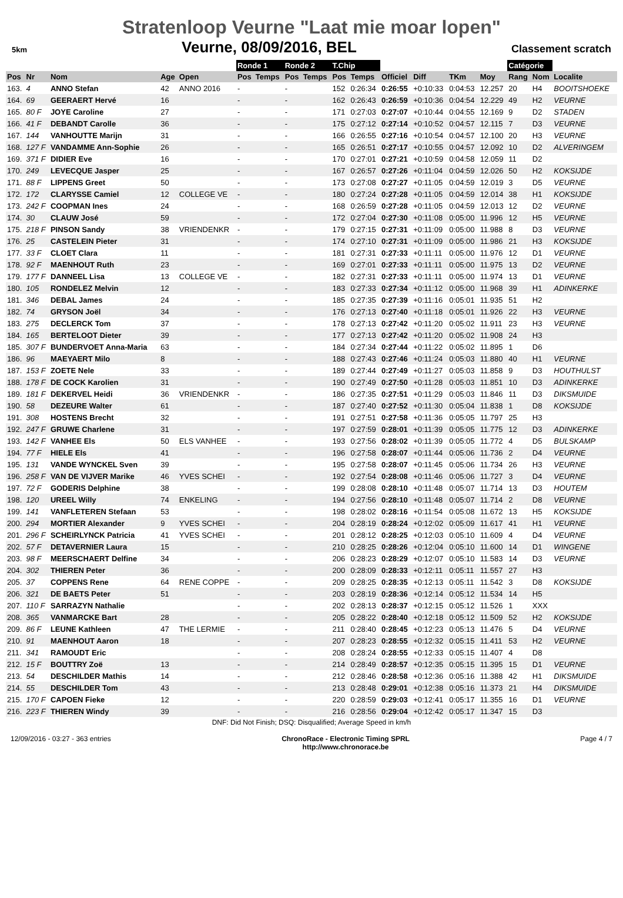Stratenloop Veurne "Laat mie moar lopen"
5km Veurne, 08/09/2016, BEL Classement scratch
| | | | | | Ronde 1 | | Ronde 2 | | T.Chip | | | | | | Catégorie | | |
| --- | --- | --- | --- | --- | --- | --- | --- | --- | --- | --- | --- | --- | --- | --- | --- | --- | --- |
| Pos | Nr | Nom | Age | Open | Pos | Temps | Pos | Temps | Pos | Temps | Officiel | Diff | TKm | Moy | Rang | Nom | Localite |
| 163. | 4 | ANNO Stefan | 42 | ANNO 2016 | - | | - | | 152 | 0:26:34 | 0:26:55 | +0:10:33 | 0:04:53 | 12.257 | 20 | H4 | BOOITSHOEKE |
| 164. | 69 | GEERAERT Hervé | 16 | | - | | - | | 162 | 0:26:43 | 0:26:59 | +0:10:36 | 0:04:54 | 12.229 | 49 | H2 | VEURNE |
| 165. | 80 F | JOYE Caroline | 27 | | - | | - | | 171 | 0:27:03 | 0:27:07 | +0:10:44 | 0:04:55 | 12.169 | 9 | D2 | STADEN |
| 166. | 41 F | DEBANDT Carolle | 36 | | - | | - | | 175 | 0:27:12 | 0:27:14 | +0:10:52 | 0:04:57 | 12.115 | 7 | D3 | VEURNE |
| 167. | 144 | VANHOUTTE Marijn | 31 | | - | | - | | 166 | 0:26:55 | 0:27:16 | +0:10:54 | 0:04:57 | 12.100 | 20 | H3 | VEURNE |
| 168. | 127 F | VANDAMME Ann-Sophie | 26 | | - | | - | | 165 | 0:26:51 | 0:27:17 | +0:10:55 | 0:04:57 | 12.092 | 10 | D2 | ALVERINGEM |
| 169. | 371 F | DIDIER Eve | 16 | | - | | - | | 170 | 0:27:01 | 0:27:21 | +0:10:59 | 0:04:58 | 12.059 | 11 | D2 | |
| 170. | 249 | LEVECQUE Jasper | 25 | | - | | - | | 167 | 0:26:57 | 0:27:26 | +0:11:04 | 0:04:59 | 12.026 | 50 | H2 | KOKSIJDE |
| 171. | 88 F | LIPPENS Greet | 50 | | - | | - | | 173 | 0:27:08 | 0:27:27 | +0:11:05 | 0:04:59 | 12.019 | 3 | D5 | VEURNE |
| 172. | 172 | CLARYSSE Camiel | 12 | COLLEGE VE | - | | - | | 180 | 0:27:24 | 0:27:28 | +0:11:05 | 0:04:59 | 12.014 | 38 | H1 | KOKSIJDE |
| 173. | 242 F | COOPMAN Ines | 24 | | - | | - | | 168 | 0:26:59 | 0:27:28 | +0:11:05 | 0:04:59 | 12.013 | 12 | D2 | VEURNE |
| 174. | 30 | CLAUW José | 59 | | - | | - | | 172 | 0:27:04 | 0:27:30 | +0:11:08 | 0:05:00 | 11.996 | 12 | H5 | VEURNE |
| 175. | 218 F | PINSON Sandy | 38 | VRIENDENKR | - | | - | | 179 | 0:27:15 | 0:27:31 | +0:11:09 | 0:05:00 | 11.988 | 8 | D3 | VEURNE |
| 176. | 25 | CASTELEIN Pieter | 31 | | - | | - | | 174 | 0:27:10 | 0:27:31 | +0:11:09 | 0:05:00 | 11.986 | 21 | H3 | KOKSIJDE |
| 177. | 33 F | CLOET Clara | 11 | | - | | - | | 181 | 0:27:31 | 0:27:33 | +0:11:11 | 0:05:00 | 11.976 | 12 | D1 | VEURNE |
| 178. | 92 F | MAENHOUT Ruth | 23 | | - | | - | | 169 | 0:27:01 | 0:27:33 | +0:11:11 | 0:05:00 | 11.975 | 13 | D2 | VEURNE |
| 179. | 177 F | DANNEEL Lisa | 13 | COLLEGE VE | - | | - | | 182 | 0:27:31 | 0:27:33 | +0:11:11 | 0:05:00 | 11.974 | 13 | D1 | VEURNE |
| 180. | 105 | RONDELEZ Melvin | 12 | | - | | - | | 183 | 0:27:33 | 0:27:34 | +0:11:12 | 0:05:00 | 11.968 | 39 | H1 | ADINKERKE |
| 181. | 346 | DEBAL James | 24 | | - | | - | | 185 | 0:27:35 | 0:27:39 | +0:11:16 | 0:05:01 | 11.935 | 51 | H2 | |
| 182. | 74 | GRYSON Joël | 34 | | - | | - | | 176 | 0:27:13 | 0:27:40 | +0:11:18 | 0:05:01 | 11.926 | 22 | H3 | VEURNE |
| 183. | 275 | DECLERCK Tom | 37 | | - | | - | | 178 | 0:27:13 | 0:27:42 | +0:11:20 | 0:05:02 | 11.911 | 23 | H3 | VEURNE |
| 184. | 165 | BERTELOOT Dieter | 39 | | - | | - | | 177 | 0:27:13 | 0:27:42 | +0:11:20 | 0:05:02 | 11.908 | 24 | H3 | |
| 185. | 307 F | BUNDERVOET Anna-Maria | 63 | | - | | - | | 184 | 0:27:34 | 0:27:44 | +0:11:22 | 0:05:02 | 11.895 | 1 | D6 | |
| 186. | 96 | MAEYAERT Milo | 8 | | - | | - | | 188 | 0:27:43 | 0:27:46 | +0:11:24 | 0:05:03 | 11.880 | 40 | H1 | VEURNE |
| 187. | 153 F | ZOETE Nele | 33 | | - | | - | | 189 | 0:27:44 | 0:27:49 | +0:11:27 | 0:05:03 | 11.858 | 9 | D3 | HOUTHULST |
| 188. | 178 F | DE COCK Karolien | 31 | | - | | - | | 190 | 0:27:49 | 0:27:50 | +0:11:28 | 0:05:03 | 11.851 | 10 | D3 | ADINKERKE |
| 189. | 181 F | DEKERVEL Heidi | 36 | VRIENDENKR | - | | - | | 186 | 0:27:35 | 0:27:51 | +0:11:29 | 0:05:03 | 11.846 | 11 | D3 | DIKSMUIDE |
| 190. | 58 | DEZEURE Walter | 61 | | - | | - | | 187 | 0:27:40 | 0:27:52 | +0:11:30 | 0:05:04 | 11.838 | 1 | D8 | KOKSIJDE |
| 191. | 308 | HOSTENS Brecht | 32 | | - | | - | | 191 | 0:27:51 | 0:27:58 | +0:11:36 | 0:05:05 | 11.797 | 25 | H3 | |
| 192. | 247 F | GRUWE Charlene | 31 | | - | | - | | 197 | 0:27:59 | 0:28:01 | +0:11:39 | 0:05:05 | 11.775 | 12 | D3 | ADINKERKE |
| 193. | 142 F | VANHEE Els | 50 | ELS VANHEE | - | | - | | 193 | 0:27:56 | 0:28:02 | +0:11:39 | 0:05:05 | 11.772 | 4 | D5 | BULSKAMP |
| 194. | 77 F | HIELE Els | 41 | | - | | - | | 196 | 0:27:58 | 0:28:07 | +0:11:44 | 0:05:06 | 11.736 | 2 | D4 | VEURNE |
| 195. | 131 | VANDE WYNCKEL Sven | 39 | | - | | - | | 195 | 0:27:58 | 0:28:07 | +0:11:45 | 0:05:06 | 11.734 | 26 | H3 | VEURNE |
| 196. | 258 F | VAN DE VIJVER Marike | 46 | YVES SCHEI | - | | - | | 192 | 0:27:54 | 0:28:08 | +0:11:46 | 0:05:06 | 11.727 | 3 | D4 | VEURNE |
| 197. | 72 F | GODERIS Delphine | 38 | | - | | - | | 199 | 0:28:08 | 0:28:10 | +0:11:48 | 0:05:07 | 11.714 | 13 | D3 | HOUTEM |
| 198. | 120 | UREEL Willy | 74 | ENKELING | - | | - | | 194 | 0:27:56 | 0:28:10 | +0:11:48 | 0:05:07 | 11.714 | 2 | D8 | VEURNE |
| 199. | 141 | VANFLETEREN Stefaan | 53 | | - | | - | | 198 | 0:28:02 | 0:28:16 | +0:11:54 | 0:05:08 | 11.672 | 13 | H5 | KOKSIJDE |
| 200. | 294 | MORTIER Alexander | 9 | YVES SCHEI | - | | - | | 204 | 0:28:19 | 0:28:24 | +0:12:02 | 0:05:09 | 11.617 | 41 | H1 | VEURNE |
| 201. | 296 F | SCHEIRLYNCK Patricia | 41 | YVES SCHEI | - | | - | | 201 | 0:28:12 | 0:28:25 | +0:12:03 | 0:05:10 | 11.609 | 4 | D4 | VEURNE |
| 202. | 57 F | DETAVERNIER Laura | 15 | | - | | - | | 210 | 0:28:25 | 0:28:26 | +0:12:04 | 0:05:10 | 11.600 | 14 | D1 | WINGENE |
| 203. | 98 F | MEERSCHAERT Delfine | 34 | | - | | - | | 206 | 0:28:23 | 0:28:29 | +0:12:07 | 0:05:10 | 11.583 | 14 | D3 | VEURNE |
| 204. | 302 | THIEREN Peter | 36 | | - | | - | | 200 | 0:28:09 | 0:28:33 | +0:12:11 | 0:05:11 | 11.557 | 27 | H3 | |
| 205. | 37 | COPPENS Rene | 64 | RENE COPPE | - | | - | | 209 | 0:28:25 | 0:28:35 | +0:12:13 | 0:05:11 | 11.542 | 3 | D8 | KOKSIJDE |
| 206. | 321 | DE BAETS Peter | 51 | | - | | - | | 203 | 0:28:19 | 0:28:36 | +0:12:14 | 0:05:12 | 11.534 | 14 | H5 | |
| 207. | 110 F | SARRAZYN Nathalie | | | - | | - | | 202 | 0:28:13 | 0:28:37 | +0:12:15 | 0:05:12 | 11.526 | 1 | XXX | |
| 208. | 365 | VANMARCKE Bart | 28 | | - | | - | | 205 | 0:28:22 | 0:28:40 | +0:12:18 | 0:05:12 | 11.509 | 52 | H2 | KOKSIJDE |
| 209. | 86 F | LEUNE Kathleen | 47 | THE LERMIE | - | | - | | 211 | 0:28:40 | 0:28:45 | +0:12:23 | 0:05:13 | 11.476 | 5 | D4 | VEURNE |
| 210. | 91 | MAENHOUT Aaron | 18 | | - | | - | | 207 | 0:28:23 | 0:28:55 | +0:12:32 | 0:05:15 | 11.411 | 53 | H2 | VEURNE |
| 211. | 341 | RAMOUDT Eric | | | - | | - | | 208 | 0:28:24 | 0:28:55 | +0:12:33 | 0:05:15 | 11.407 | 4 | D8 | |
| 212. | 15 F | BOUTTRY Zoë | 13 | | - | | - | | 214 | 0:28:49 | 0:28:57 | +0:12:35 | 0:05:15 | 11.395 | 15 | D1 | VEURNE |
| 213. | 54 | DESCHILDER Mathis | 14 | | - | | - | | 212 | 0:28:46 | 0:28:58 | +0:12:36 | 0:05:16 | 11.388 | 42 | H1 | DIKSMUIDE |
| 214. | 55 | DESCHILDER Tom | 43 | | - | | - | | 213 | 0:28:48 | 0:29:01 | +0:12:38 | 0:05:16 | 11.373 | 21 | H4 | DIKSMUIDE |
| 215. | 170 F | CAPOEN Fieke | 12 | | - | | - | | 220 | 0:28:59 | 0:29:03 | +0:12:41 | 0:05:17 | 11.355 | 16 | D1 | VEURNE |
| 216. | 223 F | THIEREN Windy | 39 | | - | | - | | 216 | 0:28:56 | 0:29:04 | +0:12:42 | 0:05:17 | 11.347 | 15 | D3 | |
DNF: Did Not Finish; DSQ: Disqualified; Average Speed in km/h
12/09/2016 - 03:27 - 363 entries ChronoRace - Electronic Timing SPRL
http://www.chronorace.be Page 4 / 7